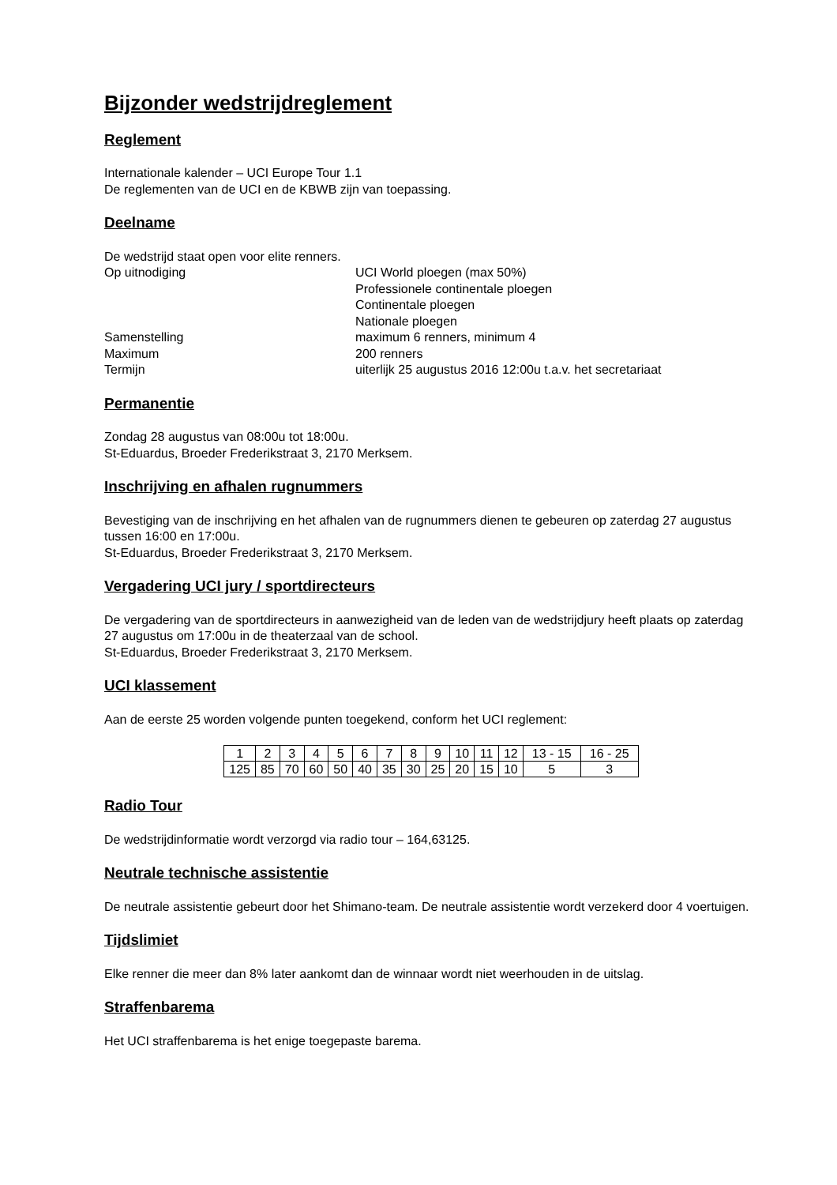Bijzonder wedstrijdreglement
Reglement
Internationale kalender – UCI Europe Tour 1.1
De reglementen van de UCI en de KBWB zijn van toepassing.
Deelname
De wedstrijd staat open voor elite renners.
Op uitnodiging
UCI World ploegen (max 50%)
Professionele continentale ploegen
Continentale ploegen
Nationale ploegen
Samenstelling
maximum 6 renners, minimum 4
Maximum
200 renners
Termijn
uiterlijk 25 augustus 2016 12:00u t.a.v. het secretariaat
Permanentie
Zondag 28 augustus van 08:00u tot 18:00u.
St-Eduardus, Broeder Frederikstraat 3, 2170 Merksem.
Inschrijving en afhalen rugnummers
Bevestiging van de inschrijving en het afhalen van de rugnummers dienen te gebeuren op zaterdag 27 augustus tussen 16:00 en 17:00u.
St-Eduardus, Broeder Frederikstraat 3, 2170 Merksem.
Vergadering UCI jury / sportdirecteurs
De vergadering van de sportdirecteurs in aanwezigheid van de leden van de wedstrijdjury heeft plaats op zaterdag 27 augustus om 17:00u in de theaterzaal van de school.
St-Eduardus, Broeder Frederikstraat 3, 2170 Merksem.
UCI klassement
Aan de eerste 25 worden volgende punten toegekend, conform het UCI reglement:
| 1 | 2 | 3 | 4 | 5 | 6 | 7 | 8 | 9 | 10 | 11 | 12 | 13 - 15 | 16 - 25 |
| 125 | 85 | 70 | 60 | 50 | 40 | 35 | 30 | 25 | 20 | 15 | 10 | 5 | 3 |
Radio Tour
De wedstrijdinformatie wordt verzorgd via radio tour – 164,63125.
Neutrale technische assistentie
De neutrale assistentie gebeurt door het Shimano-team. De neutrale assistentie wordt verzekerd door 4 voertuigen.
Tijdslimiet
Elke renner die meer dan 8% later aankomt dan de winnaar wordt niet weerhouden in de uitslag.
Straffenbarema
Het UCI straffenbarema is het enige toegepaste barema.